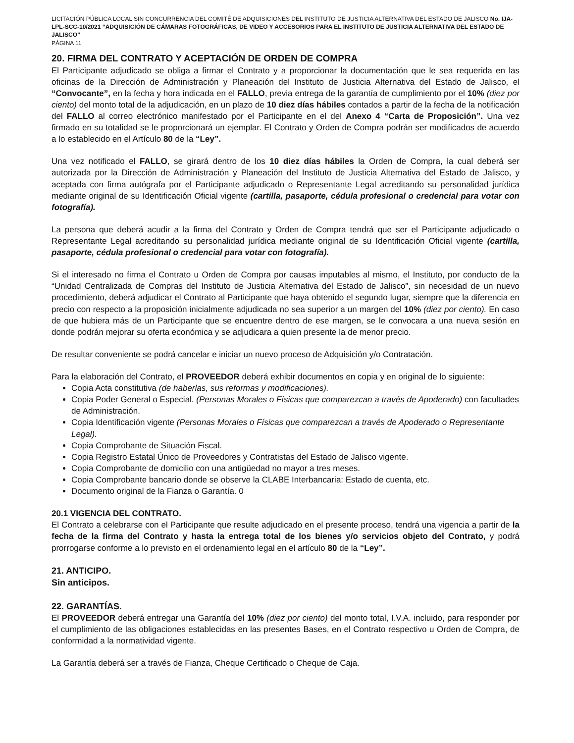LICITACIÓN PÚBLICA LOCAL SIN CONCURRENCIA DEL COMITÉ DE ADQUISICIONES DEL INSTITUTO DE JUSTICIA ALTERNATIVA DEL ESTADO DE JALISCO No. IJA-LPL-SCC-10/2021 “ADQUISICIÓN DE CÁMARAS FOTOGRÁFICAS, DE VIDEO Y ACCESORIOS PARA EL INSTITUTO DE JUSTICIA ALTERNATIVA DEL ESTADO DE JALISCO”
PÁGINA 11
20. FIRMA DEL CONTRATO Y ACEPTACIÓN DE ORDEN DE COMPRA
El Participante adjudicado se obliga a firmar el Contrato y a proporcionar la documentación que le sea requerida en las oficinas de la Dirección de Administración y Planeación del Instituto de Justicia Alternativa del Estado de Jalisco, el “Convocante”, en la fecha y hora indicada en el FALLO, previa entrega de la garantía de cumplimiento por el 10% (diez por ciento) del monto total de la adjudicación, en un plazo de 10 diez días hábiles contados a partir de la fecha de la notificación del FALLO al correo electrónico manifestado por el Participante en el del Anexo 4 “Carta de Proposición”. Una vez firmado en su totalidad se le proporcionará un ejemplar. El Contrato y Orden de Compra podrán ser modificados de acuerdo a lo establecido en el Artículo 80 de la “Ley”.
Una vez notificado el FALLO, se girará dentro de los 10 diez días hábiles la Orden de Compra, la cual deberá ser autorizada por la Dirección de Administración y Planeación del Instituto de Justicia Alternativa del Estado de Jalisco, y aceptada con firma autógrafa por el Participante adjudicado o Representante Legal acreditando su personalidad jurídica mediante original de su Identificación Oficial vigente (cartilla, pasaporte, cédula profesional o credencial para votar con fotografía).
La persona que deberá acudir a la firma del Contrato y Orden de Compra tendrá que ser el Participante adjudicado o Representante Legal acreditando su personalidad jurídica mediante original de su Identificación Oficial vigente (cartilla, pasaporte, cédula profesional o credencial para votar con fotografía).
Si el interesado no firma el Contrato u Orden de Compra por causas imputables al mismo, el Instituto, por conducto de la “Unidad Centralizada de Compras del Instituto de Justicia Alternativa del Estado de Jalisco”, sin necesidad de un nuevo procedimiento, deberá adjudicar el Contrato al Participante que haya obtenido el segundo lugar, siempre que la diferencia en precio con respecto a la proposición inicialmente adjudicada no sea superior a un margen del 10% (diez por ciento). En caso de que hubiera más de un Participante que se encuentre dentro de ese margen, se le convocara a una nueva sesión en donde podrán mejorar su oferta económica y se adjudicara a quien presente la de menor precio.
De resultar conveniente se podrá cancelar e iniciar un nuevo proceso de Adquisición y/o Contratación.
Para la elaboración del Contrato, el PROVEEDOR deberá exhibir documentos en copia y en original de lo siguiente:
Copia Acta constitutiva (de haberlas, sus reformas y modificaciones).
Copia Poder General o Especial. (Personas Morales o Físicas que comparezcan a través de Apoderado) con facultades de Administración.
Copia Identificación vigente (Personas Morales o Físicas que comparezcan a través de Apoderado o Representante Legal).
Copia Comprobante de Situación Fiscal.
Copia Registro Estatal Único de Proveedores y Contratistas del Estado de Jalisco vigente.
Copia Comprobante de domicilio con una antigüedad no mayor a tres meses.
Copia Comprobante bancario donde se observe la CLABE Interbancaria: Estado de cuenta, etc.
Documento original de la Fianza o Garantía. 0
20.1 VIGENCIA DEL CONTRATO.
El Contrato a celebrarse con el Participante que resulte adjudicado en el presente proceso, tendrá una vigencia a partir de la fecha de la firma del Contrato y hasta la entrega total de los bienes y/o servicios objeto del Contrato, y podrá prorrogarse conforme a lo previsto en el ordenamiento legal en el artículo 80 de la “Ley”.
21. ANTICIPO.
Sin anticipos.
22. GARANTÍAS.
El PROVEEDOR deberá entregar una Garantía del 10% (diez por ciento) del monto total, I.V.A. incluido, para responder por el cumplimiento de las obligaciones establecidas en las presentes Bases, en el Contrato respectivo u Orden de Compra, de conformidad a la normatividad vigente.
La Garantía deberá ser a través de Fianza, Cheque Certificado o Cheque de Caja.